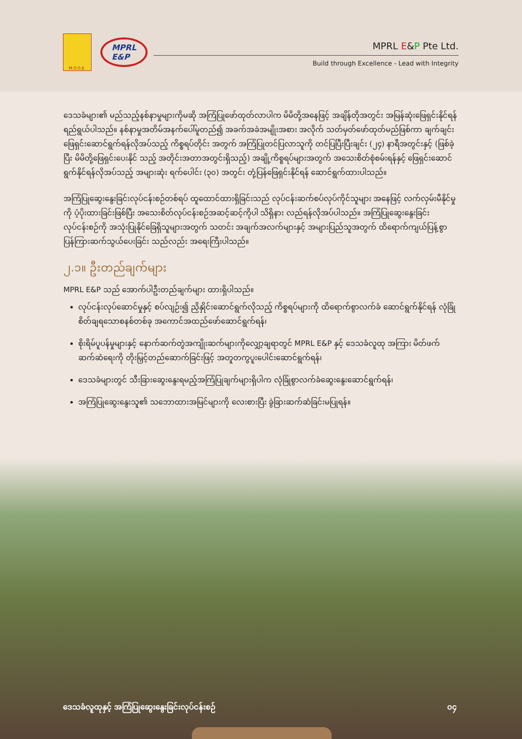M.O.G.E.
MPRL
E&P
MPRL E&P Pte Ltd.
Build through Excellence - Lead with Integrity
ဒေသခံများ၏ မည်သည့်နစ်နာမှုများကိုမဆို အကြံပြုဖော်ထုတ်လာပါက မိမိတို့အနေဖြင့် အချိန်တိုအတွင်း အမြန်ဆုံးဖြေရှင်းနိုင်ရန် ရည်ရွယ်ပါသည်။ နစ်နာမှုအတိမ်အနက်ပေါ်မူတည်၍ အခက်အခဲအမျိုးအစား အလိုက် သတ်မှတ်ဖော်ထုတ်မည်ဖြစ်ကာ ချက်ချင်းဖြေရှင်းဆောင်ရွက်ရန်လိုအပ်သည့် ကိစ္စရပ်တိုင်း အတွက် အကြံပြုတင်ပြလာသူကို တင်ပြပြီးပြီးချင်း (၂၄) နာရီအတွင်းနှင့် (ဖြစ်ခဲ့ပြီး မိမိတို့ဖြေရှင်းပေးနိုင် သည့် အတိုင်းအတာအတွင်းရှိသည့်) အချို့ကိစ္စရပ်များအတွက် အသေးစိတ်စုံစမ်းရန်နှင့် ဖြေရှင်းဆောင် ရွက်နိုင်ရန်လိုအပ်သည့် အများဆုံး ရက်ပေါင်း (၃၀) အတွင်း တုံ့ပြန်ဖြေရှင်းနိုင်ရန် ဆောင်ရွက်ထားပါသည်။
အကြံပြုဆွေးနွေးခြင်းလုပ်ငန်းစဉ်တစ်ရပ် ထူထောင်ထားရှိခြင်းသည် လုပ်ငန်းဆက်စပ်လုပ်ကိုင်သူများ အနေဖြင့် လက်လှမ်းမီနိုင်မှုကို ပံ့ပိုးထားခြင်းဖြစ်ပြီး အသေးစိတ်လုပ်ငန်းစဉ်အဆင့်ဆင့်ကိုပါ သိရှိနား လည်ရန်လိုအပ်ပါသည်။ အကြံပြုဆွေးနွေးခြင်းလုပ်ငန်းစဉ်ကို အသုံးပြုနိုင်ခြေရှိသူများအတွက် သတင်း အချက်အလက်များနှင့် အများပြည်သူအတွက် ထိရောက်ကျယ်ပြန့်စွာ ပြန်ကြားဆက်သွယ်ပေးခြင်း သည်လည်း အရေးကြီးပါသည်။
၂.၁။ ဦးတည်ချက်များ
MPRL E&P သည် အောက်ပါဦးတည်ချက်များ ထားရှိပါသည်။
လုပ်ငန်းလုပ်ဆောင်မှုနှင့် စပ်လျဉ်း၍ ညှိနှိုင်းဆောင်ရွက်လိုသည့် ကိစ္စရပ်များကို ထိရောက်စွာလက်ခံ ဆောင်ရွက်နိုင်ရန် လုံခြုံစိတ်ချရသောစနစ်တစ်ခု အကောင်အထည်ဖော်ဆောင်ရွက်ရန်၊
စိုးရိမ်ပူပန်မှုများနှင့် နောက်ဆက်တွဲအကျိုးဆက်များကိုလျှော့ချရာတွင် MPRL E&P နှင့် ဒေသခံလူထု အကြား မိတ်ဖက်ဆက်ဆံရေးကို တိုးမြှင့်တည်ဆောက်ခြင်းဖြင့် အတူတကွပူးပေါင်းဆောင်ရွက်ရန်၊
ဒေသခံများတွင် သီးခြားဆွေးနွေးရမည့်အကြံပြုချက်များရှိပါက လုံခြုံစွာလက်ခံဆွေးနွေးဆောင်ရွက်ရန်၊
အကြံပြုဆွေးနွေးသူ၏ သဘောထားအမြင်များကို လေးစားပြီး ခွဲခြားဆက်ဆံခြင်းမပြုရန်။
ဒေသခံလူထုနှင့် အကြံပြုဆွေးနွေးခြင်းလုပ်ငန်းစဉ် ၀၄